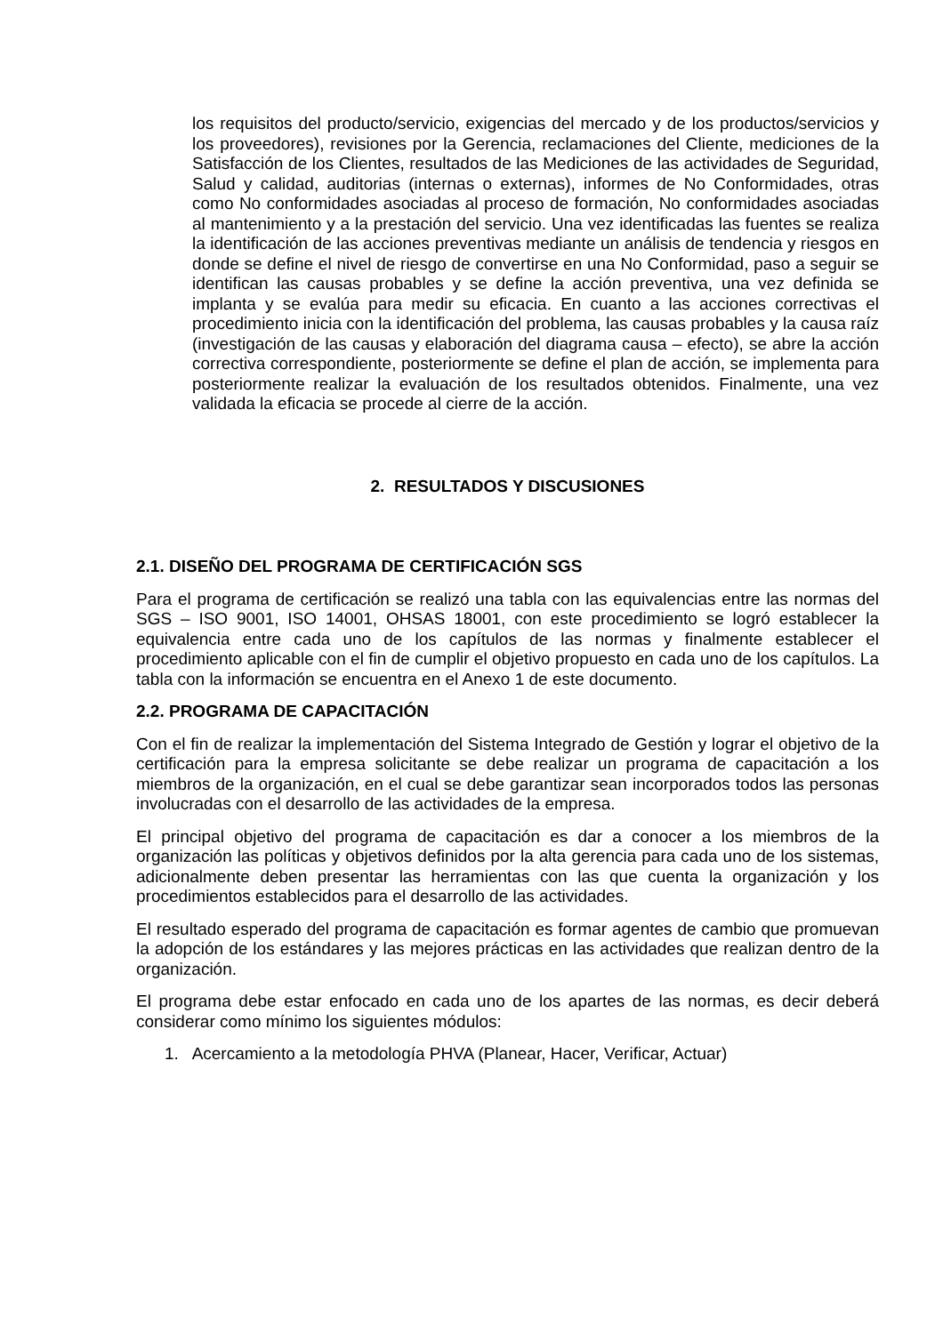los requisitos del producto/servicio, exigencias del mercado y de los productos/servicios y los proveedores), revisiones por la Gerencia, reclamaciones del Cliente, mediciones de la Satisfacción de los Clientes, resultados de las Mediciones de las actividades de Seguridad, Salud y calidad, auditorias (internas o externas), informes de No Conformidades, otras como No conformidades asociadas al proceso de formación, No conformidades asociadas al mantenimiento y a la prestación del servicio. Una vez identificadas las fuentes se realiza la identificación de las acciones preventivas mediante un análisis de tendencia y riesgos en donde se define el nivel de riesgo de convertirse en una No Conformidad, paso a seguir se identifican las causas probables y se define la acción preventiva, una vez definida se implanta y se evalúa para medir su eficacia. En cuanto a las acciones correctivas el procedimiento inicia con la identificación del problema, las causas probables y la causa raíz (investigación de las causas y elaboración del diagrama causa – efecto), se abre la acción correctiva correspondiente, posteriormente se define el plan de acción, se implementa para posteriormente realizar la evaluación de los resultados obtenidos. Finalmente, una vez validada la eficacia se procede al cierre de la acción.
2. RESULTADOS Y DISCUSIONES
2.1. DISEÑO DEL PROGRAMA DE CERTIFICACIÓN SGS
Para el programa de certificación se realizó una tabla con las equivalencias entre las normas del SGS – ISO 9001, ISO 14001, OHSAS 18001, con este procedimiento se logró establecer la equivalencia entre cada uno de los capítulos de las normas y finalmente establecer el procedimiento aplicable con el fin de cumplir el objetivo propuesto en cada uno de los capítulos. La tabla con la información se encuentra en el Anexo 1 de este documento.
2.2. PROGRAMA DE CAPACITACIÓN
Con el fin de realizar la implementación del Sistema Integrado de Gestión y lograr el objetivo de la certificación para la empresa solicitante se debe realizar un programa de capacitación a los miembros de la organización, en el cual se debe garantizar sean incorporados todos las personas involucradas con el desarrollo de las actividades de la empresa.
El principal objetivo del programa de capacitación es dar a conocer a los miembros de la organización las políticas y objetivos definidos por la alta gerencia para cada uno de los sistemas, adicionalmente deben presentar las herramientas con las que cuenta la organización y los procedimientos establecidos para el desarrollo de las actividades.
El resultado esperado del programa de capacitación es formar agentes de cambio que promuevan la adopción de los estándares y las mejores prácticas en las actividades que realizan dentro de la organización.
El programa debe estar enfocado en cada uno de los apartes de las normas, es decir deberá considerar como mínimo los siguientes módulos:
1. Acercamiento a la metodología PHVA (Planear, Hacer, Verificar, Actuar)